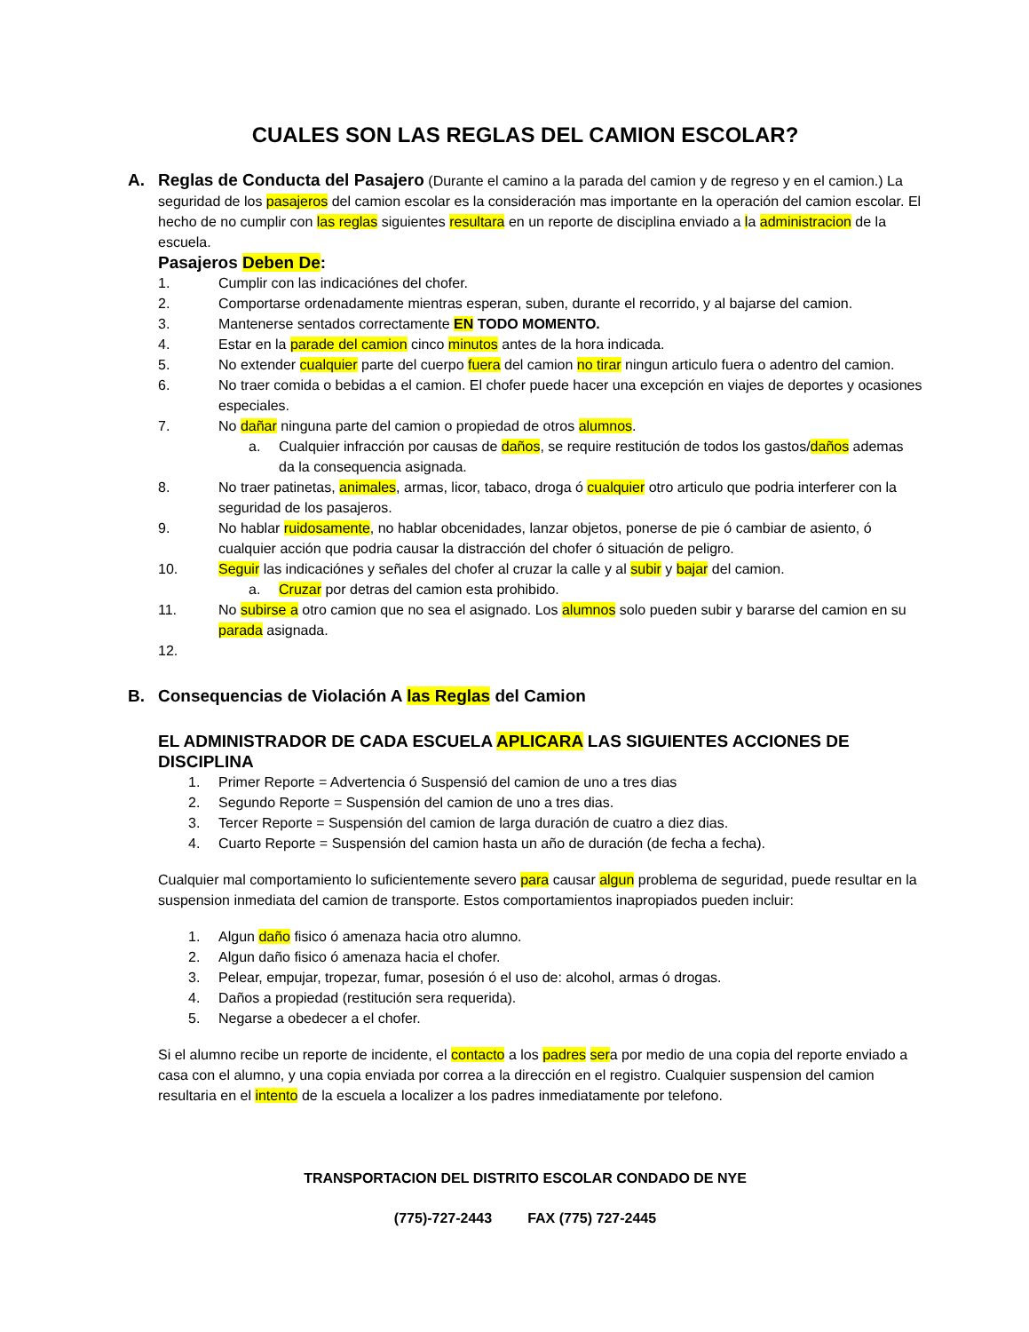CUALES SON LAS REGLAS DEL CAMION ESCOLAR?
A. Reglas de Conducta del Pasajero (Durante el camino a la parada del camion y de regreso y en el camion.) La seguridad de los pasajeros del camion escolar es la consideración mas importante en la operación del camion escolar. El hecho de no cumplir con las reglas siguientes resultara en un reporte de disciplina enviado a la administracion de la escuela.
Pasajeros Deben De:
1. Cumplir con las indicaciónes del chofer.
2. Comportarse ordenadamente mientras esperan, suben, durante el recorrido, y al bajarse del camion.
3. Mantenerse sentados correctamente EN TODO MOMENTO.
4. Estar en la parade del camion cinco minutos antes de la hora indicada.
5. No extender cualquier parte del cuerpo fuera del camion no tirar ningun articulo fuera o adentro del camion.
6. No traer comida o bebidas a el camion. El chofer puede hacer una excepción en viajes de deportes y ocasiones especiales.
7. No dañar ninguna parte del camion o propiedad de otros alumnos.
a. Cualquier infracción por causas de daños, se require restitución de todos los gastos/daños ademas da la consequencia asignada.
8. No traer patinetas, animales, armas, licor, tabaco, droga ó cualquier otro articulo que podria interferer con la seguridad de los pasajeros.
9. No hablar ruidosamente, no hablar obcenidades, lanzar objetos, ponerse de pie ó cambiar de asiento, ó cualquier acción que podria causar la distracción del chofer ó situación de peligro.
10. Seguir las indicaciónes y señales del chofer al cruzar la calle y al subir y bajar del camion.
a. Cruzar por detras del camion esta prohibido.
11. No subirse a otro camion que no sea el asignado. Los alumnos solo pueden subir y bararse del camion en su parada asignada.
12.
B. Consequencias de Violación A las Reglas del Camion
EL ADMINISTRADOR DE CADA ESCUELA APLICARA LAS SIGUIENTES ACCIONES DE DISCIPLINA
1. Primer Reporte = Advertencia ó Suspensió del camion de uno a tres dias
2. Segundo Reporte = Suspensión del camion de uno a tres dias.
3. Tercer Reporte = Suspensión del camion de larga duración de cuatro a diez dias.
4. Cuarto Reporte = Suspensión del camion hasta un año de duración (de fecha a fecha).
Cualquier mal comportamiento lo suficientemente severo para causar algun problema de seguridad, puede resultar en la suspension inmediata del camion de transporte. Estos comportamientos inapropiados pueden incluir:
1. Algun daño fisico ó amenaza hacia otro alumno.
2. Algun daño fisico ó amenaza hacia el chofer.
3. Pelear, empujar, tropezar, fumar, posesión ó el uso de: alcohol, armas ó drogas.
4. Daños a propiedad (restitución sera requerida).
5. Negarse a obedecer a el chofer.
Si el alumno recibe un reporte de incidente, el contacto a los padres sera por medio de una copia del reporte enviado a casa con el alumno, y una copia enviada por correa a la dirección en el registro. Cualquier suspension del camion resultaria en el intento de la escuela a localizer a los padres inmediatamente por telefono.
TRANSPORTACION DEL DISTRITO ESCOLAR CONDADO DE NYE
(775)-727-2443 FAX (775) 727-2445